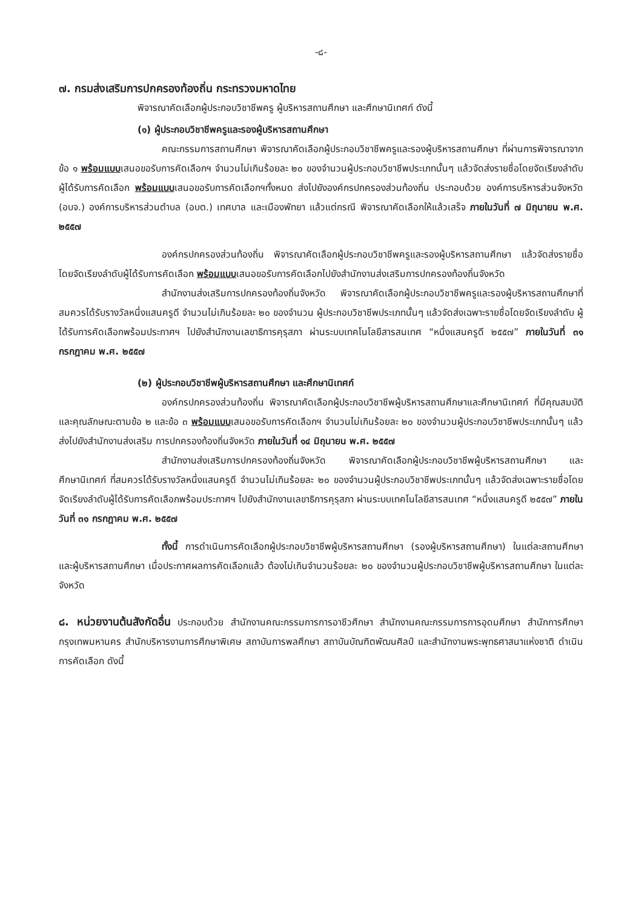-๘-
๗. กรมส่งเสริมการปกครองท้องถิ่น กระทรวงมหาดไทย
พิจารณาคัดเลือกผู้ประกอบวิชาชีพครู ผู้บริหารสถานศึกษา และศึกษานิเทศก์ ดังนี้
(๑) ผู้ประกอบวิชาชีพครูและรองผู้บริหารสถานศึกษา
คณะกรรมการสถานศึกษา พิจารณาคัดเลือกผู้ประกอบวิชาชีพครูและรองผู้บริหารสถานศึกษา ที่ผ่านการพิจารณาจากข้อ ๑ พร้อมแบบเสนอขอรับการคัดเลือกฯ จำนวนไม่เกินร้อยละ ๒๐ ของจำนวนผู้ประกอบวิชาชีพประเภทนั้นๆ แล้วจัดส่งรายชื่อโดยจัดเรียงลำดับผู้ได้รับการคัดเลือก พร้อมแบบเสนอขอรับการคัดเลือกฯทั้งหมด ส่งไปยังองค์กรปกครองส่วนท้องถิ่น ประกอบด้วย องค์การบริหารส่วนจังหวัด (อบจ.) องค์การบริหารส่วนตำบล (อบต.) เทศบาล และเมืองพัทยา แล้วแต่กรณี พิจารณาคัดเลือกให้แล้วเสร็จ ภายในวันที่ ๗ มิถุนายน พ.ศ. ๒๕๕๗
องค์กรปกครองส่วนท้องถิ่น พิจารณาคัดเลือกผู้ประกอบวิชาชีพครูและรองผู้บริหารสถานศึกษา แล้วจัดส่งรายชื่อโดยจัดเรียงลำดับผู้ได้รับการคัดเลือก พร้อมแบบเสนอขอรับการคัดเลือกไปยังสำนักงานส่งเสริมการปกครองท้องถิ่นจังหวัด
สำนักงานส่งเสริมการปกครองท้องถิ่นจังหวัด พิจารณาคัดเลือกผู้ประกอบวิชาชีพครูและรองผู้บริหารสถานศึกษาที่สมควรได้รับรางวัลหนึ่งแสนครูดี จำนวนไม่เกินร้อยละ ๒๐ ของจำนวน ผู้ประกอบวิชาชีพประเภทนั้นๆ แล้วจัดส่งเฉพาะรายชื่อโดยจัดเรียงลำดับ ผู้ได้รับการคัดเลือกพร้อมประกาศฯ ไปยังสำนักงานเลขาธิการคุรุสภา ผ่านระบบเทคโนโลยีสารสนเทศ “หนึ่งแสนครูดี ๒๕๕๗” ภายในวันที่ ๓๑ กรกฎาคม พ.ศ. ๒๕๕๗
(๒) ผู้ประกอบวิชาชีพผู้บริหารสถานศึกษา และศึกษานิเทศก์
องค์กรปกครองส่วนท้องถิ่น พิจารณาคัดเลือกผู้ประกอบวิชาชีพผู้บริหารสถานศึกษาและศึกษานิเทศก์ ที่มีคุณสมบัติและคุณลักษณะตามข้อ ๒ และข้อ ๓ พร้อมแบบเสนอขอรับการคัดเลือกฯ จำนวนไม่เกินร้อยละ ๒๐ ของจำนวนผู้ประกอบวิชาชีพประเภทนั้นๆ แล้วส่งไปยังสำนักงานส่งเสริม การปกครองท้องถิ่นจังหวัด ภายในวันที่ ๑๔ มิถุนายน พ.ศ. ๒๕๕๗
สำนักงานส่งเสริมการปกครองท้องถิ่นจังหวัด พิจารณาคัดเลือกผู้ประกอบวิชาชีพผู้บริหารสถานศึกษา และศึกษานิเทศก์ ที่สมควรได้รับรางวัลหนึ่งแสนครูดี จำนวนไม่เกินร้อยละ ๒๐ ของจำนวนผู้ประกอบวิชาชีพประเภทนั้นๆ แล้วจัดส่งเฉพาะรายชื่อโดยจัดเรียงลำดับผู้ได้รับการคัดเลือกพร้อมประกาศฯ ไปยังสำนักงานเลขาธิการคุรุสภา ผ่านระบบเทคโนโลยีสารสนเทศ “หนึ่งแสนครูดี ๒๕๕๗” ภายในวันที่ ๓๑ กรกฎาคม พ.ศ. ๒๕๕๗
ทั้งนี้ การดำเนินการคัดเลือกผู้ประกอบวิชาชีพผู้บริหารสถานศึกษา (รองผู้บริหารสถานศึกษา) ในแต่ละสถานศึกษา และผู้บริหารสถานศึกษา เมื่อประกาศผลการคัดเลือกแล้ว ต้องไม่เกินจำนวนร้อยละ ๒๐ ของจำนวนผู้ประกอบวิชาชีพผู้บริหารสถานศึกษา ในแต่ละจังหวัด
๘. หน่วยงานต้นสังกัดอื่น ประกอบด้วย สำนักงานคณะกรรมการการอาชีวศึกษา สำนักงานคณะกรรมการการอุดมศึกษา สำนักการศึกษากรุงเทพมหานคร สำนักบริหารงานการศึกษาพิเศษ สถาบันการพลศึกษา สถาบันบัณฑิตพัฒนศิลป์ และสำนักงานพระพุทธศาสนาแห่งชาติ ดำเนินการคัดเลือก ดังนี้